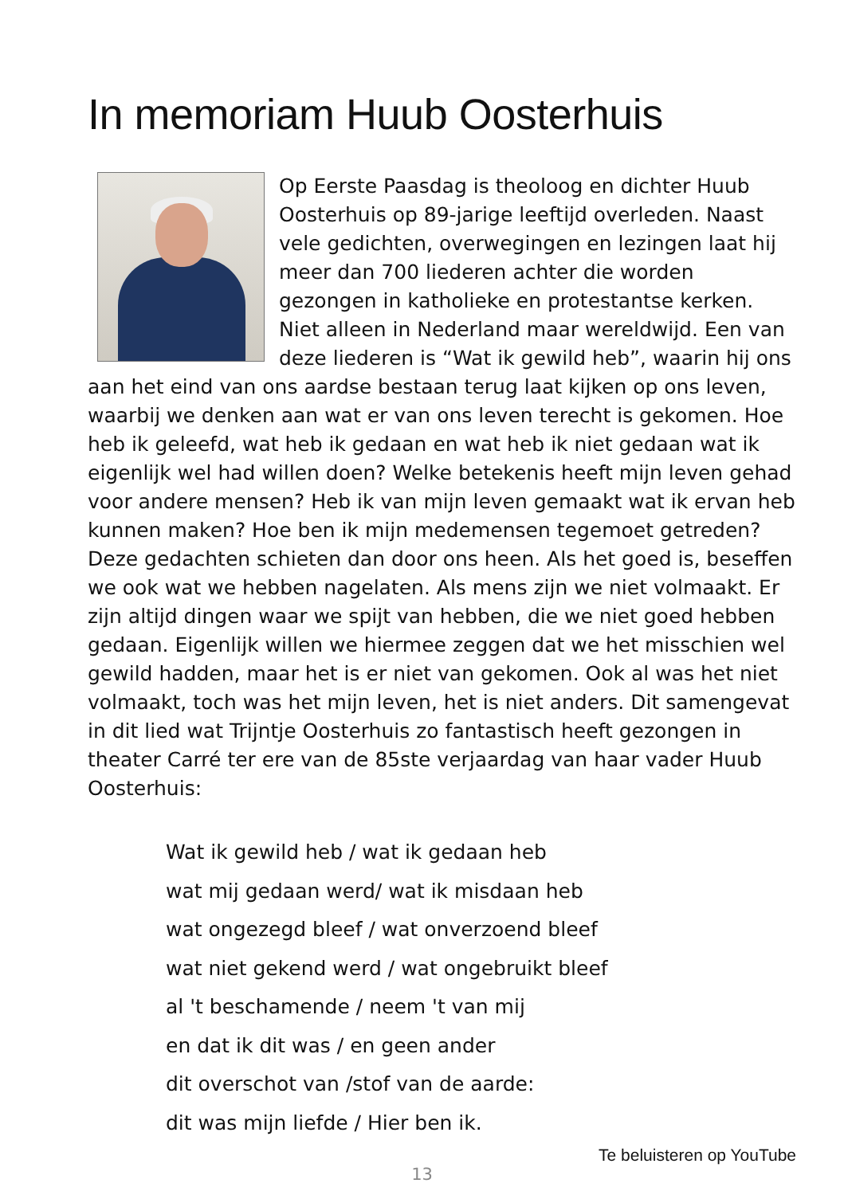In memoriam Huub Oosterhuis
Op Eerste Paasdag is theoloog en dichter Huub Oosterhuis op 89-jarige leeftijd overleden. Naast vele gedichten, overwegingen en lezingen laat hij meer dan 700 liederen achter die worden gezongen in katholieke en protestantse kerken. Niet alleen in Nederland maar wereldwijd. Een van deze liederen is “Wat ik gewild heb”, waarin hij ons aan het eind van ons aardse bestaan terug laat kijken op ons leven, waarbij we denken aan wat er van ons leven terecht is gekomen. Hoe heb ik geleefd, wat heb ik gedaan en wat heb ik niet gedaan wat ik eigenlijk wel had willen doen? Welke betekenis heeft mijn leven gehad voor andere mensen? Heb ik van mijn leven gemaakt wat ik ervan heb kunnen maken? Hoe ben ik mijn medemensen tegemoet getreden? Deze gedachten schieten dan door ons heen. Als het goed is, beseffen we ook wat we hebben nagelaten. Als mens zijn we niet volmaakt. Er zijn altijd dingen waar we spijt van hebben, die we niet goed hebben gedaan. Eigenlijk willen we hiermee zeggen dat we het misschien wel gewild hadden, maar het is er niet van gekomen. Ook al was het niet volmaakt, toch was het mijn leven, het is niet anders. Dit samengevat in dit lied wat Trijntje Oosterhuis zo fantastisch heeft gezongen in theater Carré ter ere van de 85ste verjaardag van haar vader Huub Oosterhuis:
Wat ik gewild heb / wat ik gedaan heb
wat mij gedaan werd/ wat ik misdaan heb
wat ongezegd bleef / wat onverzoend bleef
wat niet gekend werd / wat ongebruikt bleef
al 't beschamende / neem 't van mij
en dat ik dit was / en geen ander
dit overschot van /stof van de aarde:
dit was mijn liefde / Hier ben ik.
Te beluisteren op YouTube
13